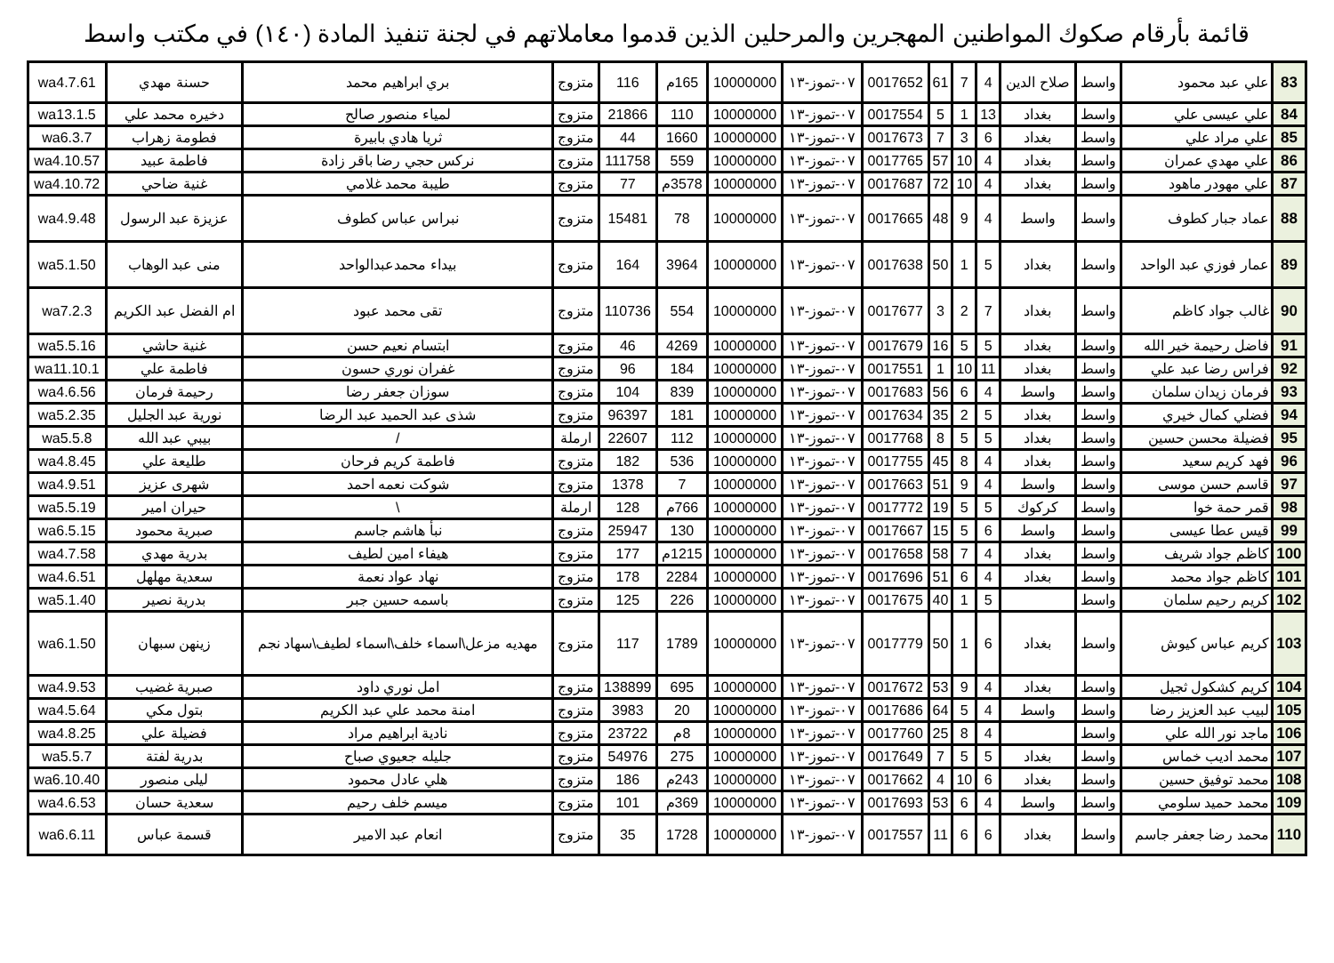قائمة بأرقام صكوك المواطنين المهجرين والمرحلين الذين قدموا معاملاتهم في لجنة تنفيذ المادة (١٤٠) في مكتب واسط
| 83 | علي عبد محمود | واسط | صلاح الدين | 4 | 7 | 61 | 0017652 | ٠٧-تموز-١٣ | 10000000 | 165م | 116 | متزوج | بري ابراهيم محمد | حسنة مهدي | wa4.7.61 |
| 84 | علي عيسى علي | واسط | بغداد | 13 | 1 | 5 | 0017554 | ٠٧-تموز-١٣ | 10000000 | 110 | 21866 | متزوج | لمياء منصور صالح | دخيره محمد علي | wa13.1.5 |
| 85 | علي مراد علي | واسط | بغداد | 6 | 3 | 7 | 0017673 | ٠٧-تموز-١٣ | 10000000 | 1660 | 44 | متزوج | ثريا هادي بابيرة | فطومة زهراب | wa6.3.7 |
| 86 | علي مهدي عمران | واسط | بغداد | 4 | 10 | 57 | 0017765 | ٠٧-تموز-١٣ | 10000000 | 559 | 111758 | متزوج | نركس حجي رضا باقر زادة | فاطمة عبيد | wa4.10.57 |
| 87 | علي مهودر ماهود | واسط | بغداد | 4 | 10 | 72 | 0017687 | ٠٧-تموز-١٣ | 10000000 | 3578م | 77 | متزوج | طيبة محمد غلامي | غنية ضاحي | wa4.10.72 |
| 88 | عماد جبار كطوف | واسط | واسط | 4 | 9 | 48 | 0017665 | ٠٧-تموز-١٣ | 10000000 | 78 | 15481 | متزوج | نبراس عباس كطوف | عزيزة عبد الرسول | wa4.9.48 |
| 89 | عمار فوزي عبد الواحد | واسط | بغداد | 5 | 1 | 50 | 0017638 | ٠٧-تموز-١٣ | 10000000 | 3964 | 164 | متزوج | بيداء محمدعبدالواحد | منى عبد الوهاب | wa5.1.50 |
| 90 | غالب جواد كاظم | واسط | بغداد | 7 | 2 | 3 | 0017677 | ٠٧-تموز-١٣ | 10000000 | 554 | 110736 | متزوج | تقى محمد عبود | ام الفضل عبد الكريم | wa7.2.3 |
| 91 | فاضل رحيمة خير الله | واسط | بغداد | 5 | 5 | 16 | 0017679 | ٠٧-تموز-١٣ | 10000000 | 4269 | 46 | متزوج | ابتسام نعيم حسن | غنية حاشي | wa5.5.16 |
| 92 | فراس رضا عبد علي | واسط | بغداد | 11 | 10 | 1 | 0017551 | ٠٧-تموز-١٣ | 10000000 | 184 | 96 | متزوج | غفران نوري حسون | فاطمة علي | wa11.10.1 |
| 93 | فرمان زيدان سلمان | واسط | واسط | 4 | 6 | 56 | 0017683 | ٠٧-تموز-١٣ | 10000000 | 839 | 104 | متزوج | سوزان جعفر رضا | رحيمة فرمان | wa4.6.56 |
| 94 | فضلي كمال خيري | واسط | بغداد | 5 | 2 | 35 | 0017634 | ٠٧-تموز-١٣ | 10000000 | 181 | 96397 | متزوج | شذى عبد الحميد عبد الرضا | نورية عبد الجليل | wa5.2.35 |
| 95 | فضيلة محسن حسين | واسط | بغداد | 5 | 5 | 8 | 0017768 | ٠٧-تموز-١٣ | 10000000 | 112 | 22607 | ارملة | / | بيبي عبد الله | wa5.5.8 |
| 96 | فهد كريم سعيد | واسط | بغداد | 4 | 8 | 45 | 0017755 | ٠٧-تموز-١٣ | 10000000 | 536 | 182 | متزوج | فاطمة كريم فرحان | طليعة علي | wa4.8.45 |
| 97 | قاسم حسن موسى | واسط | واسط | 4 | 9 | 51 | 0017663 | ٠٧-تموز-١٣ | 10000000 | 7 | 1378 | متزوج | شوكت نعمه احمد | شهرى عزيز | wa4.9.51 |
| 98 | قمر حمة خوا | واسط | كركوك | 5 | 5 | 19 | 0017772 | ٠٧-تموز-١٣ | 10000000 | 766م | 128 | ارملة | \ | حيران امير | wa5.5.19 |
| 99 | قيس عطا عيسى | واسط | واسط | 6 | 5 | 15 | 0017667 | ٠٧-تموز-١٣ | 10000000 | 130 | 25947 | متزوج | نبأ هاشم جاسم | صبرية محمود | wa6.5.15 |
| 100 | كاظم جواد شريف | واسط | بغداد | 4 | 7 | 58 | 0017658 | ٠٧-تموز-١٣ | 10000000 | 1215م | 177 | متزوج | هيفاء امين لطيف | بدرية مهدي | wa4.7.58 |
| 101 | كاظم جواد محمد | واسط | بغداد | 4 | 6 | 51 | 0017696 | ٠٧-تموز-١٣ | 10000000 | 2284 | 178 | متزوج | نهاد عواد نعمة | سعدية مهلهل | wa4.6.51 |
| 102 | كريم رحيم سلمان | واسط | | 5 | 1 | 40 | 0017675 | ٠٧-تموز-١٣ | 10000000 | 226 | 125 | متزوج | باسمه حسين جبر | بدرية نصير | wa5.1.40 |
| 103 | كريم عباس كيوش | واسط | بغداد | 6 | 1 | 50 | 0017779 | ٠٧-تموز-١٣ | 10000000 | 1789 | 117 | متزوج | مهديه مزعل\اسماء خلف\اسماء لطيف\سهاد نجم | زينهن سبهان | wa6.1.50 |
| 104 | كريم كشكول ثجيل | واسط | بغداد | 4 | 9 | 53 | 0017672 | ٠٧-تموز-١٣ | 10000000 | 695 | 138899 | متزوج | امل نوري داود | صبرية غضيب | wa4.9.53 |
| 105 | لبيب عبد العزيز رضا | واسط | واسط | 4 | 5 | 64 | 0017686 | ٠٧-تموز-١٣ | 10000000 | 20 | 3983 | متزوج | امنة محمد علي عبد الكريم | بتول مكي | wa4.5.64 |
| 106 | ماجد نور الله علي | واسط | | 4 | 8 | 25 | 0017760 | ٠٧-تموز-١٣ | 10000000 | 8م | 23722 | متزوج | نادية ابراهيم مراد | فضيلة علي | wa4.8.25 |
| 107 | محمد اديب خماس | واسط | بغداد | 5 | 5 | 7 | 0017649 | ٠٧-تموز-١٣ | 10000000 | 275 | 54976 | متزوج | جليله جعيوي صباح | بدرية لفتة | wa5.5.7 |
| 108 | محمد توفيق حسين | واسط | بغداد | 6 | 10 | 4 | 0017662 | ٠٧-تموز-١٣ | 10000000 | 243م | 186 | متزوج | هلي عادل محمود | ليلى منصور | wa6.10.40 |
| 109 | محمد حميد سلومي | واسط | واسط | 4 | 6 | 53 | 0017693 | ٠٧-تموز-١٣ | 10000000 | 369م | 101 | متزوج | ميسم خلف رحيم | سعدية حسان | wa4.6.53 |
| 110 | محمد رضا جعفر جاسم | واسط | بغداد | 6 | 6 | 11 | 0017557 | ٠٧-تموز-١٣ | 10000000 | 1728 | 35 | متزوج | انعام عبد الامير | قسمة عباس | wa6.6.11 |